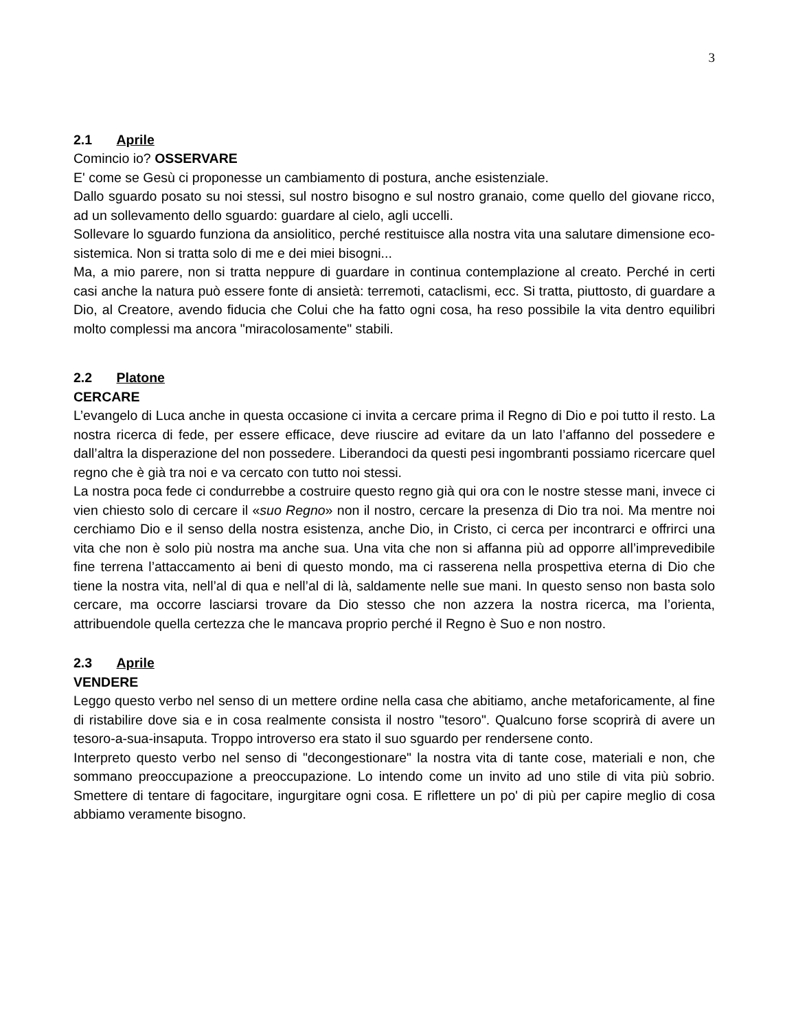3
2.1 Aprile
Comincio io? OSSERVARE
E' come se Gesù ci proponesse un cambiamento di postura, anche esistenziale.
Dallo sguardo posato su noi stessi, sul nostro bisogno e sul nostro granaio, come quello del giovane ricco, ad un sollevamento dello sguardo: guardare al cielo, agli uccelli.
Sollevare lo sguardo funziona da ansiolitico, perché restituisce alla nostra vita una salutare dimensione eco-sistemica. Non si tratta solo di me e dei miei bisogni...
Ma, a mio parere, non si tratta neppure di guardare in continua contemplazione al creato. Perché in certi casi anche la natura può essere fonte di ansietà: terremoti, cataclismi, ecc. Si tratta, piuttosto, di guardare a Dio, al Creatore, avendo fiducia che Colui che ha fatto ogni cosa, ha reso possibile la vita dentro equilibri molto complessi ma ancora "miracolosamente" stabili.
2.2 Platone
CERCARE
L’evangelo di Luca anche in questa occasione ci invita a cercare prima il Regno di Dio e poi tutto il resto. La nostra ricerca di fede, per essere efficace, deve riuscire ad evitare da un lato l’affanno del possedere e dall’altra la disperazione del non possedere. Liberandoci da questi pesi ingombranti possiamo ricercare quel regno che è già tra noi e va cercato con tutto noi stessi.
La nostra poca fede ci condurrebbe a costruire questo regno già qui ora con le nostre stesse mani, invece ci vien chiesto solo di cercare il «suo Regno» non il nostro, cercare la presenza di Dio tra noi. Ma mentre noi cerchiamo Dio e il senso della nostra esistenza, anche Dio, in Cristo, ci cerca per incontrarci e offrirci una vita che non è solo più nostra ma anche sua. Una vita che non si affanna più ad opporre all’imprevedibile fine terrena l’attaccamento ai beni di questo mondo, ma ci rasserena nella prospettiva eterna di Dio che tiene la nostra vita, nell’al di qua e nell’al di là, saldamente nelle sue mani. In questo senso non basta solo cercare, ma occorre lasciarsi trovare da Dio stesso che non azzera la nostra ricerca, ma l’orienta, attribuendole quella certezza che le mancava proprio perché il Regno è Suo e non nostro.
2.3 Aprile
VENDERE
Leggo questo verbo nel senso di un mettere ordine nella casa che abitiamo, anche metaforicamente, al fine di ristabilire dove sia e in cosa realmente consista il nostro "tesoro". Qualcuno forse scoprirà di avere un tesoro-a-sua-insaputa. Troppo introverso era stato il suo sguardo per rendersene conto.
Interpreto questo verbo nel senso di "decongestionare" la nostra vita di tante cose, materiali e non, che sommano preoccupazione a preoccupazione. Lo intendo come un invito ad uno stile di vita più sobrio. Smettere di tentare di fagocitare, ingurgitare ogni cosa. E riflettere un po' di più per capire meglio di cosa abbiamo veramente bisogno.